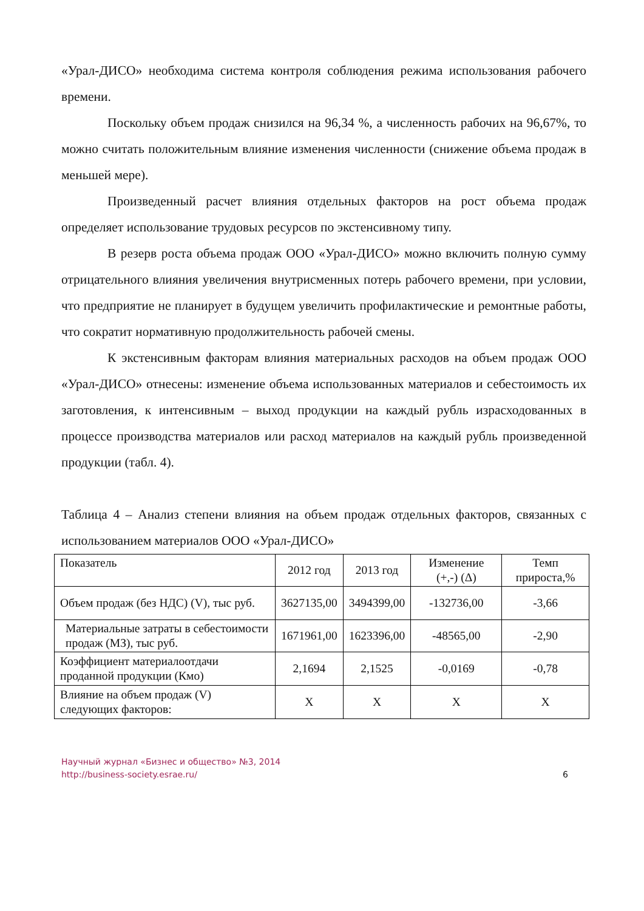«Урал-ДИСО» необходима система контроля соблюдения режима использования рабочего времени.
Поскольку объем продаж снизился на 96,34 %, а численность рабочих на 96,67%, то можно считать положительным влияние изменения численности (снижение объема продаж в меньшей мере).
Произведенный расчет влияния отдельных факторов на рост объема продаж определяет использование трудовых ресурсов по экстенсивному типу.
В резерв роста объема продаж ООО «Урал-ДИСО» можно включить полную сумму отрицательного влияния увеличения внутрисменных потерь рабочего времени, при условии, что предприятие не планирует в будущем увеличить профилактические и ремонтные работы, что сократит нормативную продолжительность рабочей смены.
К экстенсивным факторам влияния материальных расходов на объем продаж ООО «Урал-ДИСО» отнесены: изменение объема использованных материалов и себестоимость их заготовления, к интенсивным – выход продукции на каждый рубль израсходованных в процессе производства материалов или расход материалов на каждый рубль произведенной продукции (табл. 4).
Таблица 4 – Анализ степени влияния на объем продаж отдельных факторов, связанных с использованием материалов ООО «Урал-ДИСО»
| Показатель | 2012 год | 2013 год | Изменение (+,-) (Δ) | Темп прироста,% |
| --- | --- | --- | --- | --- |
| Объем продаж (без НДС) (V), тыс руб. | 3627135,00 | 3494399,00 | -132736,00 | -3,66 |
| Материальные затраты в себестоимости продаж (МЗ), тыс руб. | 1671961,00 | 1623396,00 | -48565,00 | -2,90 |
| Коэффициент материалоотдачи проданной продукции (Кмо) | 2,1694 | 2,1525 | -0,0169 | -0,78 |
| Влияние на объем продаж (V) следующих факторов: | Х | Х | Х | Х |
Научный журнал «Бизнес и общество» №3, 2014
http://business-society.esrae.ru/
6